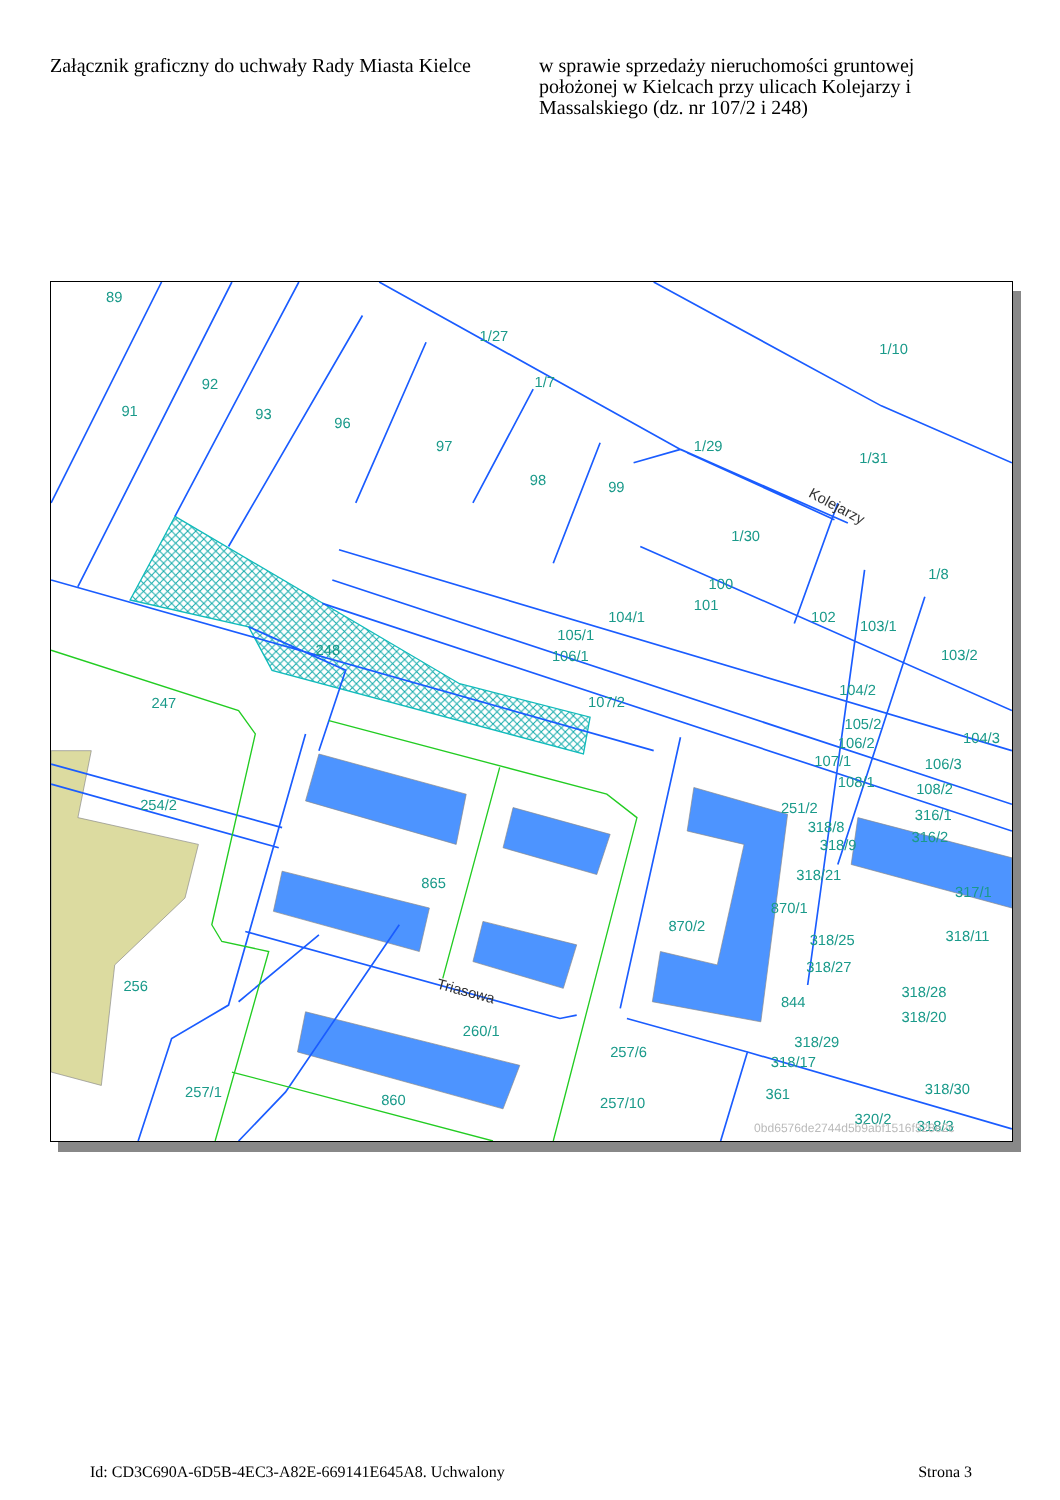Załącznik graficzny do uchwały Rady Miasta Kielce
w sprawie sprzedaży nieruchomości gruntowej położonej w Kielcach przy ulicach Kolejarzy i Massalskiego (dz. nr 107/2 i 248)
89
92
91
93
96
97
98
99
1/27
1/7
1/10
1/29
1/31
1/30
100
101
104/1
105/1
106/1
102
103/1
1/8
103/2
104/2
248
247
107/2
105/2
106/2
107/1
104/3
106/3
108/2
108/1
254/2
251/2
316/1
316/2
318/8
318/9
318/21
317/1
865
870/2
870/1
318/25
318/11
318/27
256
318/28
844
318/20
260/1
318/29
257/6
318/17
257/1
860
257/10
361
318/30
320/2
318/3
Kolejarzy
Triasowa
0bd6576de2744d5b9abf1516f528e2c
Id: CD3C690A-6D5B-4EC3-A82E-669141E645A8. Uchwalony Strona 3